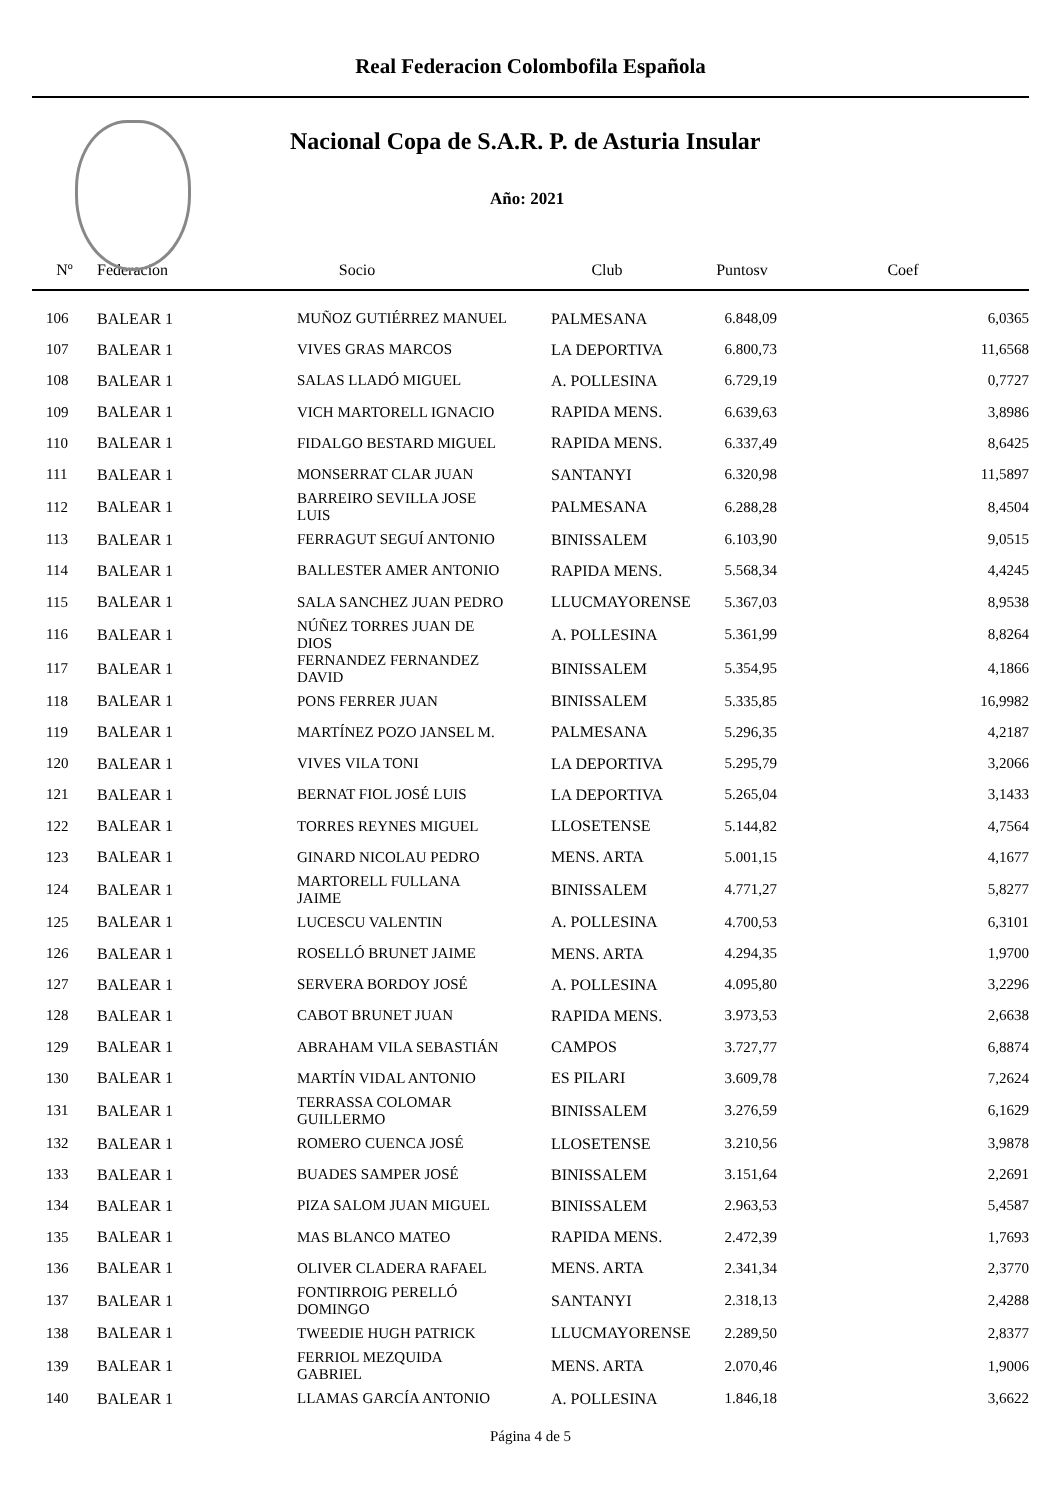Real Federacion Colombofila Española
Nacional Copa de S.A.R. P. de Asturia Insular
Año: 2021
| Nº | Federacion | Socio | Club | Puntosv | Coef |
| --- | --- | --- | --- | --- | --- |
| 106 | BALEAR 1 | MUÑOZ GUTIÉRREZ MANUEL | PALMESANA | 6.848,09 | 6,0365 |
| 107 | BALEAR 1 | VIVES GRAS MARCOS | LA DEPORTIVA | 6.800,73 | 11,6568 |
| 108 | BALEAR 1 | SALAS LLADÓ MIGUEL | A. POLLESINA | 6.729,19 | 0,7727 |
| 109 | BALEAR 1 | VICH MARTORELL IGNACIO | RAPIDA MENS. | 6.639,63 | 3,8986 |
| 110 | BALEAR 1 | FIDALGO BESTARD MIGUEL | RAPIDA MENS. | 6.337,49 | 8,6425 |
| 111 | BALEAR 1 | MONSERRAT CLAR JUAN | SANTANYI | 6.320,98 | 11,5897 |
| 112 | BALEAR 1 | BARREIRO SEVILLA JOSE LUIS | PALMESANA | 6.288,28 | 8,4504 |
| 113 | BALEAR 1 | FERRAGUT SEGUÍ ANTONIO | BINISSALEM | 6.103,90 | 9,0515 |
| 114 | BALEAR 1 | BALLESTER AMER ANTONIO | RAPIDA MENS. | 5.568,34 | 4,4245 |
| 115 | BALEAR 1 | SALA SANCHEZ JUAN PEDRO | LLUCMAYORENSE | 5.367,03 | 8,9538 |
| 116 | BALEAR 1 | NÚÑEZ TORRES JUAN DE DIOS | A. POLLESINA | 5.361,99 | 8,8264 |
| 117 | BALEAR 1 | FERNANDEZ FERNANDEZ DAVID | BINISSALEM | 5.354,95 | 4,1866 |
| 118 | BALEAR 1 | PONS FERRER JUAN | BINISSALEM | 5.335,85 | 16,9982 |
| 119 | BALEAR 1 | MARTÍNEZ POZO JANSEL M. | PALMESANA | 5.296,35 | 4,2187 |
| 120 | BALEAR 1 | VIVES VILA TONI | LA DEPORTIVA | 5.295,79 | 3,2066 |
| 121 | BALEAR 1 | BERNAT FIOL JOSÉ LUIS | LA DEPORTIVA | 5.265,04 | 3,1433 |
| 122 | BALEAR 1 | TORRES REYNES MIGUEL | LLOSETENSE | 5.144,82 | 4,7564 |
| 123 | BALEAR 1 | GINARD NICOLAU PEDRO | MENS. ARTA | 5.001,15 | 4,1677 |
| 124 | BALEAR 1 | MARTORELL FULLANA JAIME | BINISSALEM | 4.771,27 | 5,8277 |
| 125 | BALEAR 1 | LUCESCU VALENTIN | A. POLLESINA | 4.700,53 | 6,3101 |
| 126 | BALEAR 1 | ROSELLÓ BRUNET JAIME | MENS. ARTA | 4.294,35 | 1,9700 |
| 127 | BALEAR 1 | SERVERA BORDOY JOSÉ | A. POLLESINA | 4.095,80 | 3,2296 |
| 128 | BALEAR 1 | CABOT BRUNET JUAN | RAPIDA MENS. | 3.973,53 | 2,6638 |
| 129 | BALEAR 1 | ABRAHAM VILA SEBASTIÁN | CAMPOS | 3.727,77 | 6,8874 |
| 130 | BALEAR 1 | MARTÍN VIDAL ANTONIO | ES PILARI | 3.609,78 | 7,2624 |
| 131 | BALEAR 1 | TERRASSA COLOMAR GUILLERMO | BINISSALEM | 3.276,59 | 6,1629 |
| 132 | BALEAR 1 | ROMERO CUENCA JOSÉ | LLOSETENSE | 3.210,56 | 3,9878 |
| 133 | BALEAR 1 | BUADES SAMPER JOSÉ | BINISSALEM | 3.151,64 | 2,2691 |
| 134 | BALEAR 1 | PIZA SALOM JUAN MIGUEL | BINISSALEM | 2.963,53 | 5,4587 |
| 135 | BALEAR 1 | MAS BLANCO MATEO | RAPIDA MENS. | 2.472,39 | 1,7693 |
| 136 | BALEAR 1 | OLIVER CLADERA RAFAEL | MENS. ARTA | 2.341,34 | 2,3770 |
| 137 | BALEAR 1 | FONTIRROIG PERELLÓ DOMINGO | SANTANYI | 2.318,13 | 2,4288 |
| 138 | BALEAR 1 | TWEEDIE HUGH PATRICK | LLUCMAYORENSE | 2.289,50 | 2,8377 |
| 139 | BALEAR 1 | FERRIOL MEZQUIDA GABRIEL | MENS. ARTA | 2.070,46 | 1,9006 |
| 140 | BALEAR 1 | LLAMAS GARCÍA ANTONIO | A. POLLESINA | 1.846,18 | 3,6622 |
Página 4 de 5